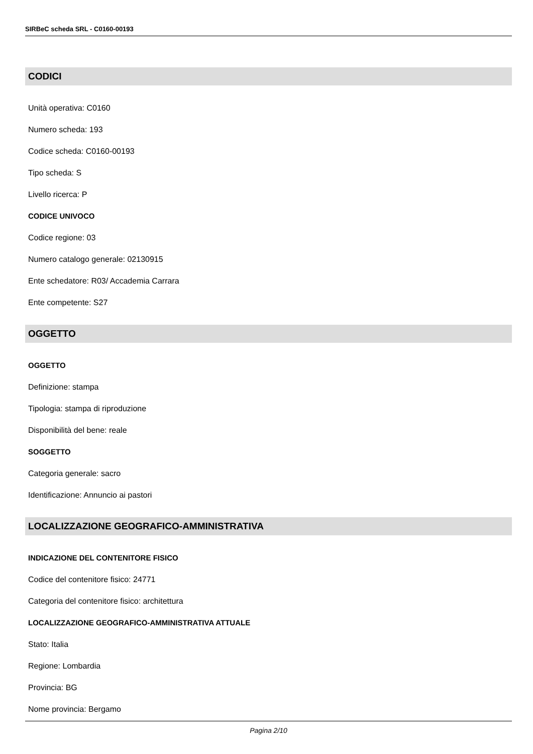SIRBeC scheda SRL - C0160-00193
CODICI
Unità operativa: C0160
Numero scheda: 193
Codice scheda: C0160-00193
Tipo scheda: S
Livello ricerca: P
CODICE UNIVOCO
Codice regione: 03
Numero catalogo generale: 02130915
Ente schedatore: R03/ Accademia Carrara
Ente competente: S27
OGGETTO
OGGETTO
Definizione: stampa
Tipologia: stampa di riproduzione
Disponibilità del bene: reale
SOGGETTO
Categoria generale: sacro
Identificazione: Annuncio ai pastori
LOCALIZZAZIONE GEOGRAFICO-AMMINISTRATIVA
INDICAZIONE DEL CONTENITORE FISICO
Codice del contenitore fisico: 24771
Categoria del contenitore fisico: architettura
LOCALIZZAZIONE GEOGRAFICO-AMMINISTRATIVA ATTUALE
Stato: Italia
Regione: Lombardia
Provincia: BG
Nome provincia: Bergamo
Pagina 2/10